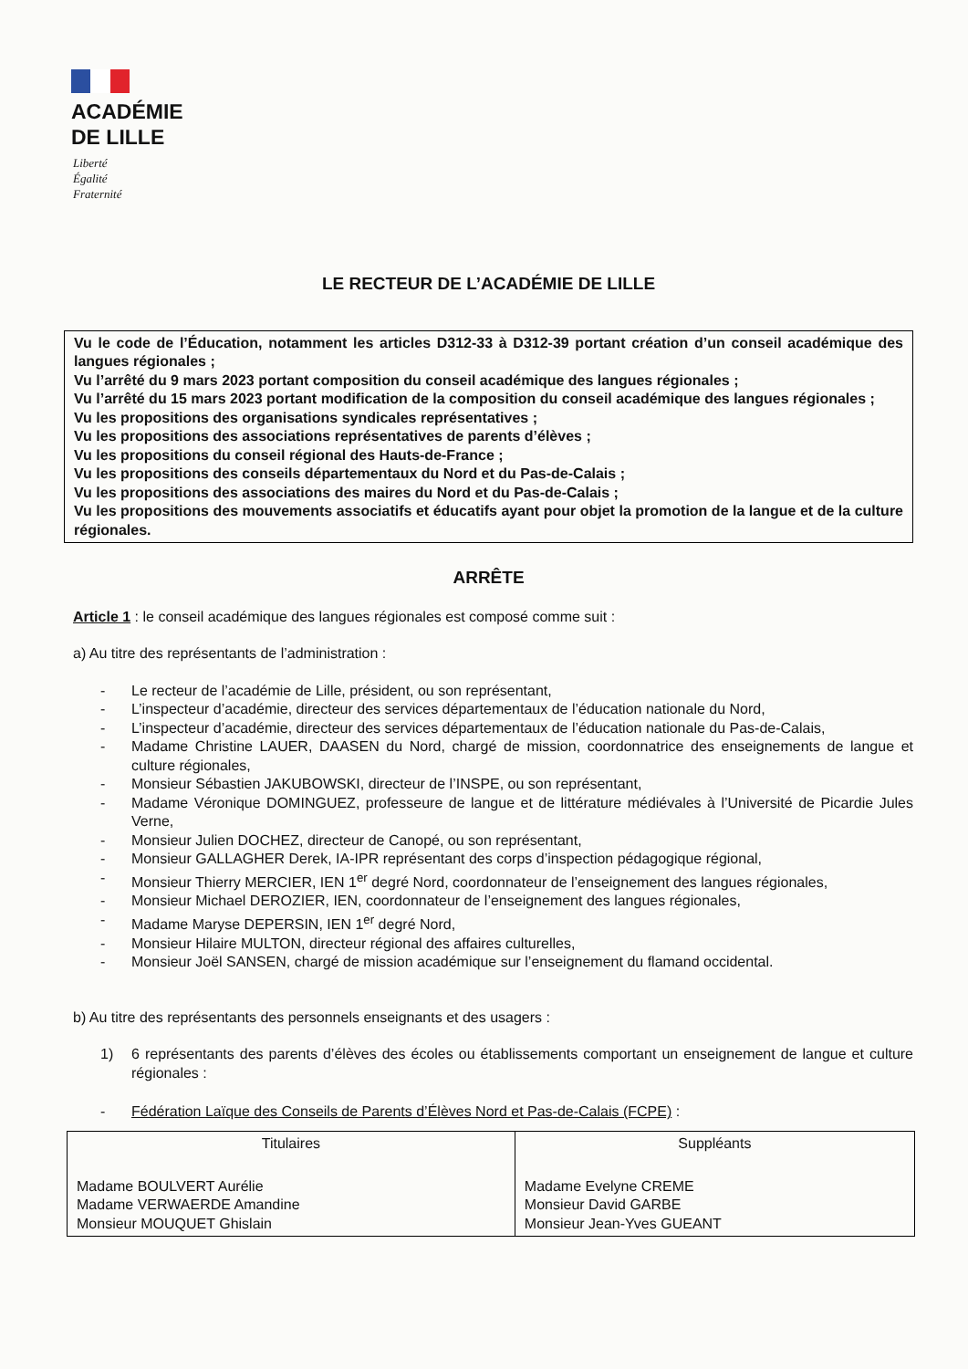ACADÉMIE
DE LILLE
Liberté
Égalité
Fraternité
LE RECTEUR DE L’ACADÉMIE DE LILLE
Vu le code de l’Éducation, notamment les articles D312-33 à D312-39 portant création d’un conseil académique des langues régionales ;
Vu l’arrêté du 9 mars 2023 portant composition du conseil académique des langues régionales ;
Vu l’arrêté du 15 mars 2023 portant modification de la composition du conseil académique des langues régionales ;
Vu les propositions des organisations syndicales représentatives ;
Vu les propositions des associations représentatives de parents d’élèves ;
Vu les propositions du conseil régional des Hauts-de-France ;
Vu les propositions des conseils départementaux du Nord et du Pas-de-Calais ;
Vu les propositions des associations des maires du Nord et du Pas-de-Calais ;
Vu les propositions des mouvements associatifs et éducatifs ayant pour objet la promotion de la langue et de la culture régionales.
ARRÊTE
Article 1 : le conseil académique des langues régionales est composé comme suit :
a) Au titre des représentants de l’administration :
- Le recteur de l’académie de Lille, président, ou son représentant,
- L’inspecteur d’académie, directeur des services départementaux de l’éducation nationale du Nord,
- L’inspecteur d’académie, directeur des services départementaux de l’éducation nationale du Pas-de-Calais,
- Madame Christine LAUER, DAASEN du Nord, chargé de mission, coordonnatrice des enseignements de langue et culture régionales,
- Monsieur Sébastien JAKUBOWSKI, directeur de l’INSPE, ou son représentant,
- Madame Véronique DOMINGUEZ, professeure de langue et de littérature médiévales à l’Université de Picardie Jules Verne,
- Monsieur Julien DOCHEZ, directeur de Canopé, ou son représentant,
- Monsieur GALLAGHER Derek, IA-IPR représentant des corps d’inspection pédagogique régional,
- Monsieur Thierry MERCIER, IEN 1<sup>er</sup> degré Nord, coordonnateur de l’enseignement des langues régionales,
- Monsieur Michael DEROZIER, IEN, coordonnateur de l’enseignement des langues régionales,
- Madame Maryse DEPERSIN, IEN 1<sup>er</sup> degré Nord,
- Monsieur Hilaire MULTON, directeur régional des affaires culturelles,
- Monsieur Joël SANSEN, chargé de mission académique sur l’enseignement du flamand occidental.
b) Au titre des représentants des personnels enseignants et des usagers :
1) 6 représentants des parents d’élèves des écoles ou établissements comportant un enseignement de langue et culture régionales :
- Fédération Laïque des Conseils de Parents d’Élèves Nord et Pas-de-Calais (FCPE) :
| Titulaires | Suppléants |
| --- | --- |
| Madame BOULVERT Aurélie Madame VERWAERDE Amandine Monsieur MOUQUET Ghislain | Madame Evelyne CREME Monsieur David GARBE Monsieur Jean-Yves GUEANT |